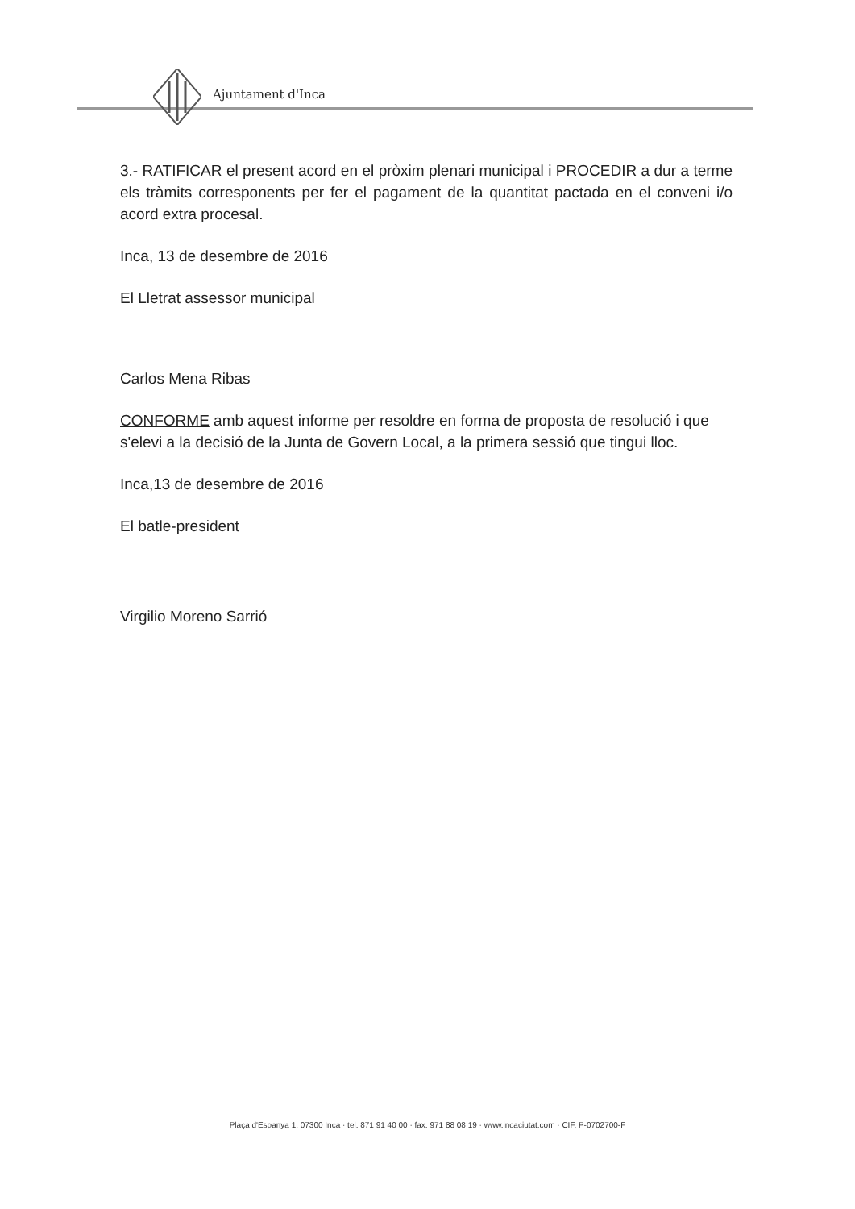Ajuntament d'Inca
3.- RATIFICAR el present acord en el pròxim plenari municipal i PROCEDIR a dur a terme els tràmits corresponents per fer el pagament de la quantitat pactada en el conveni i/o acord extra procesal.
Inca, 13 de desembre de 2016
El Lletrat assessor municipal
Carlos Mena Ribas
CONFORME amb aquest informe per resoldre en forma de proposta de resolució i que s'elevi a la decisió de la Junta de Govern Local, a la primera sessió que tingui lloc.
Inca,13 de desembre de 2016
El batle-president
Virgilio Moreno Sarrió
Plaça d'Espanya 1, 07300 Inca · tel. 871 91 40 00 · fax. 971 88 08 19 · www.incaciutat.com · CIF. P-0702700-F